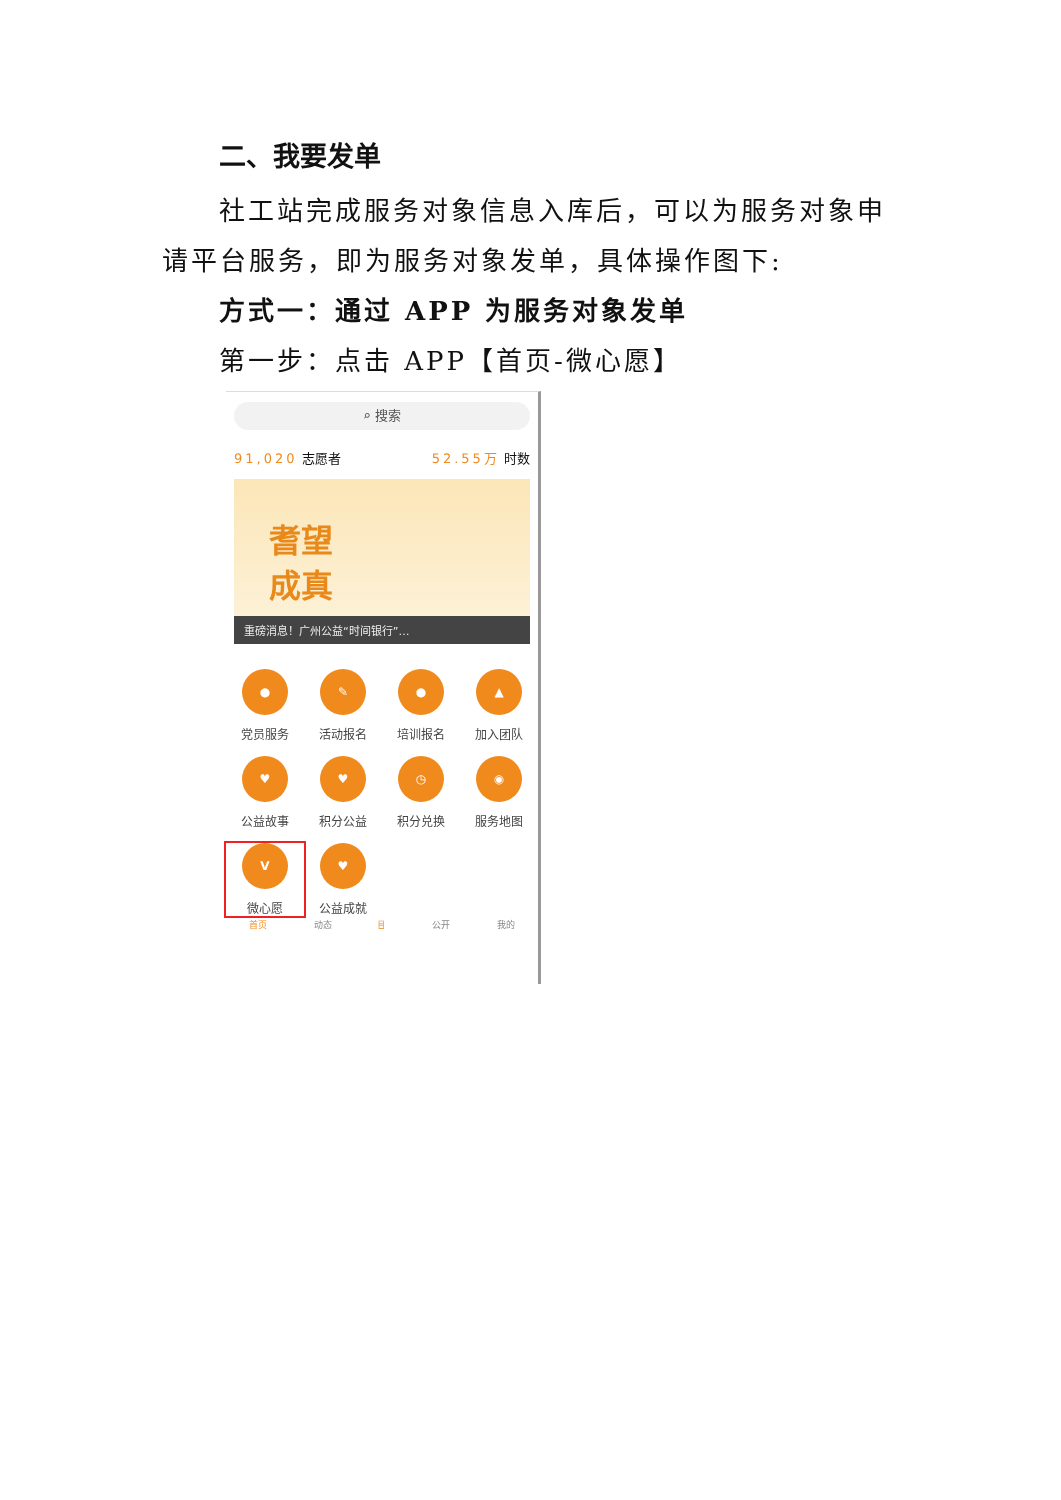二、我要发单
社工站完成服务对象信息入库后，可以为服务对象申请平台服务，即为服务对象发单，具体操作图下:
方式一：通过 APP 为服务对象发单
第一步：点击 APP【首页-微心愿】
⌕ 搜索
91,020 志愿者 52.55万 时数
耆望
成真
重磅消息！广州公益“时间银行”…
●
党员服务
✎
活动报名
●
培训报名
▲
加入团队
♥
公益故事
♥
积分公益
◷
积分兑换
◉
服务地图
V
微心愿
♥
公益成就
首页 动态 ⌸ 公开 我的